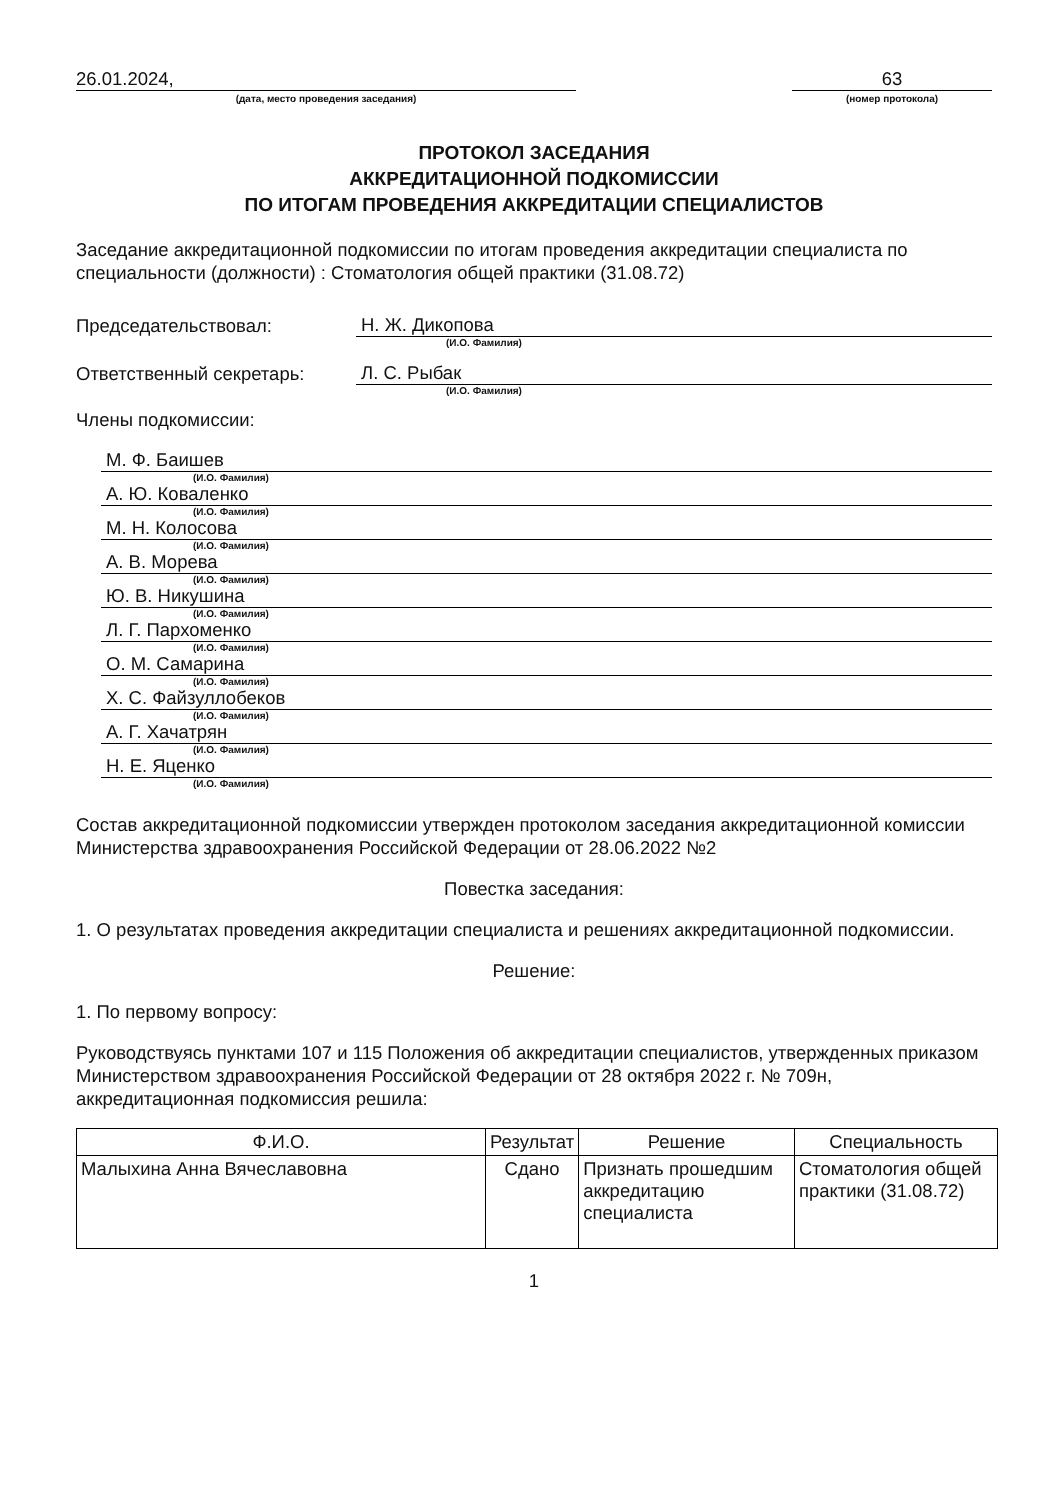26.01.2024,
(дата, место проведения заседания)
63
(номер протокола)
ПРОТОКОЛ ЗАСЕДАНИЯ
АККРЕДИТАЦИОННОЙ ПОДКОМИССИИ
ПО ИТОГАМ ПРОВЕДЕНИЯ АККРЕДИТАЦИИ СПЕЦИАЛИСТОВ
Заседание аккредитационной подкомиссии по итогам проведения аккредитации специалиста по специальности (должности) : Стоматология общей практики (31.08.72)
Председательствовал:
Н. Ж. Дикопова
(И.О. Фамилия)
Ответственный секретарь:
Л. С. Рыбак
(И.О. Фамилия)
Члены подкомиссии:
М. Ф. Баишев
(И.О. Фамилия)
А. Ю. Коваленко
(И.О. Фамилия)
М. Н. Колосова
(И.О. Фамилия)
А. В. Морева
(И.О. Фамилия)
Ю. В. Никушина
(И.О. Фамилия)
Л. Г. Пархоменко
(И.О. Фамилия)
О. М. Самарина
(И.О. Фамилия)
Х. С. Файзуллобеков
(И.О. Фамилия)
А. Г. Хачатрян
(И.О. Фамилия)
Н. Е. Яценко
(И.О. Фамилия)
Состав аккредитационной подкомиссии утвержден протоколом заседания аккредитационной комиссии Министерства здравоохранения Российской Федерации от 28.06.2022 №2
Повестка заседания:
1. О результатах проведения аккредитации специалиста и решениях аккредитационной подкомиссии.
Решение:
1. По первому вопросу:
Руководствуясь пунктами 107 и 115 Положения об аккредитации специалистов, утвержденных приказом Министерством здравоохранения Российской Федерации от 28 октября 2022 г. № 709н, аккредитационная подкомиссия решила:
| Ф.И.О. | Результат | Решение | Специальность |
| --- | --- | --- | --- |
| Малыхина Анна Вячеславовна | Сдано | Признать прошедшим аккредитацию специалиста | Стоматология общей практики (31.08.72) |
1